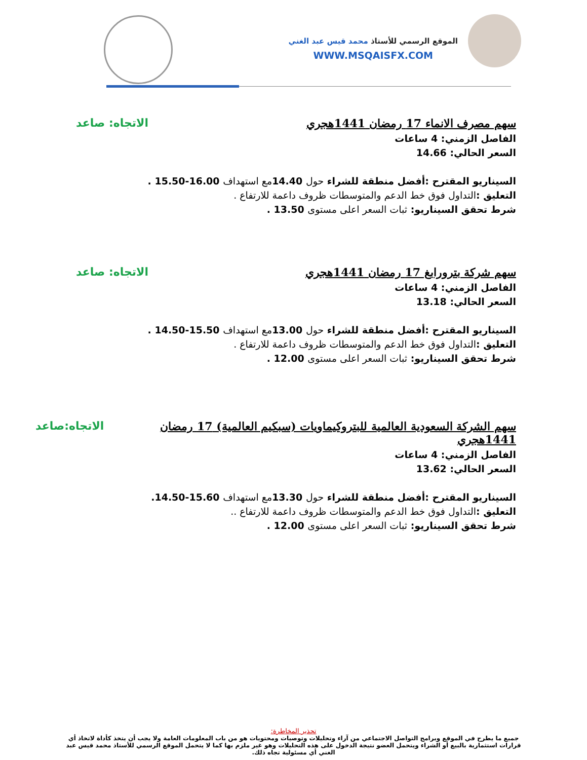الموقع الرسمي للأستاذ محمد قيس عبد الغني
WWW.MSQAISFX.COM
سهم مصرف الانماء 17 رمضان 1441هجري الاتجاه: صاعد
الفاصل الزمني: 4 ساعات
السعر الحالي: 14.66
السيناريو المقترح :أفضل منطقة للشراء حول 14.40مع استهداف 16.00-15.50 .
التعليق :التداول فوق خط الدعم والمتوسطات ظروف داعمة للارتفاع .
شرط تحقق السيناريو: ثبات السعر اعلى مستوى 13.50 .
سهم شركة بترورابغ 17 رمضان 1441هجري الاتجاه: صاعد
الفاصل الزمني: 4 ساعات
السعر الحالي: 13.18
السيناريو المقترح :أفضل منطقة للشراء حول 13.00مع استهداف 15.50-14.50 .
التعليق :التداول فوق خط الدعم والمتوسطات ظروف داعمة للارتفاع .
شرط تحقق السيناريو: ثبات السعر اعلى مستوى 12.00 .
سهم الشركة السعودية العالمية للبتروكيماويات (سبكيم العالمية) 17 رمضان 1441هجري الاتجاه:صاعد
الفاصل الزمني: 4 ساعات
السعر الحالي: 13.62
السيناريو المقترح :أفضل منطقة للشراء حول 13.30مع استهداف 15.60-14.50.
التعليق :التداول فوق خط الدعم والمتوسطات ظروف داعمة للارتفاع ..
شرط تحقق السيناريو: ثبات السعر اعلى مستوى 12.00 .
تحذير المخاطرة:
جميع ما يطرح في الموقع وبرامج التواصل الاجتماعي من آراء وتحليلات وتوصيات ومحتويات هو من باب المعلومات العامة ولا يجب أن يتخذ كأداة لاتخاذ أي قرارات استثمارية بالبيع أو الشراء ويتحمل العضو نتيجة الدخول على هذه التحليلات وهو غير ملزم بها كما لا يتحمل الموقع الرسمي للأستاذ محمد قيس عبد الغني أي مسئولية تجاه ذلك.